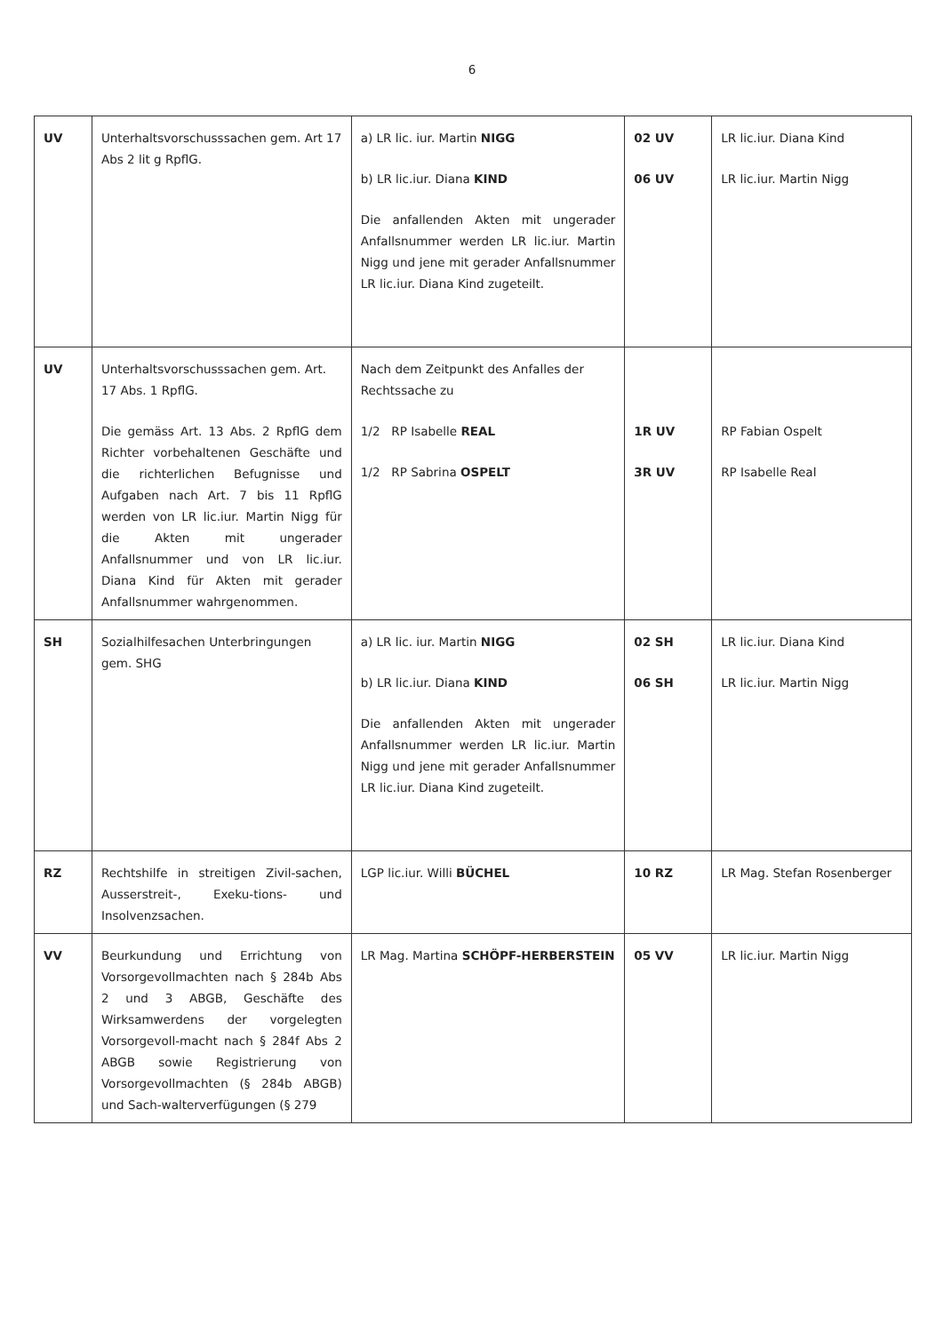6
| UV | Unterhaltsvorschusssachen gem. Art 17 Abs 2 lit g RpflG. | a) LR lic. iur. Martin NIGG b) LR lic.iur. Diana KIND Die anfallenden Akten mit ungerader Anfallsnummer werden LR lic.iur. Martin Nigg und jene mit gerader Anfallsnummer LR lic.iur. Diana Kind zugeteilt. | 02 UV 06 UV | LR lic.iur. Diana Kind LR lic.iur. Martin Nigg |
| UV | Unterhaltsvorschusssachen gem. Art. 17 Abs. 1 RpflG. Die gemäss Art. 13 Abs. 2 RpflG dem Richter vorbehaltenen Geschäfte und die richterlichen Befugnisse und Aufgaben nach Art. 7 bis 11 RpflG werden von LR lic.iur. Martin Nigg für die Akten mit ungerader Anfallsnummer und von LR lic.iur. Diana Kind für Akten mit gerader Anfallsnummer wahrgenommen. | Nach dem Zeitpunkt des Anfalles der Rechtssache zu 1/2 RP Isabelle REAL 1/2 RP Sabrina OSPELT | 1R UV 3R UV | RP Fabian Ospelt RP Isabelle Real |
| SH | Sozialhilfesachen Unterbringungen gem. SHG | a) LR lic. iur. Martin NIGG b) LR lic.iur. Diana KIND Die anfallenden Akten mit ungerader Anfallsnummer werden LR lic.iur. Martin Nigg und jene mit gerader Anfallsnummer LR lic.iur. Diana Kind zugeteilt. | 02 SH 06 SH | LR lic.iur. Diana Kind LR lic.iur. Martin Nigg |
| RZ | Rechtshilfe in streitigen Zivil-sachen, Ausserstreit-, Exeku-tions- und Insolvenzsachen. | LGP lic.iur. Willi BÜCHEL | 10 RZ | LR Mag. Stefan Rosenberger |
| VV | Beurkundung und Errichtung von Vorsorgevollmachten nach § 284b Abs 2 und 3 ABGB, Geschäfte des Wirksamwerdens der vorgelegten Vorsorgevoll-macht nach § 284f Abs 2 ABGB sowie Registrierung von Vorsorgevollmachten (§ 284b ABGB) und Sach-walterverfügungen (§ 279 | LR Mag. Martina SCHÖPF-HERBERSTEIN | 05 VV | LR lic.iur. Martin Nigg |